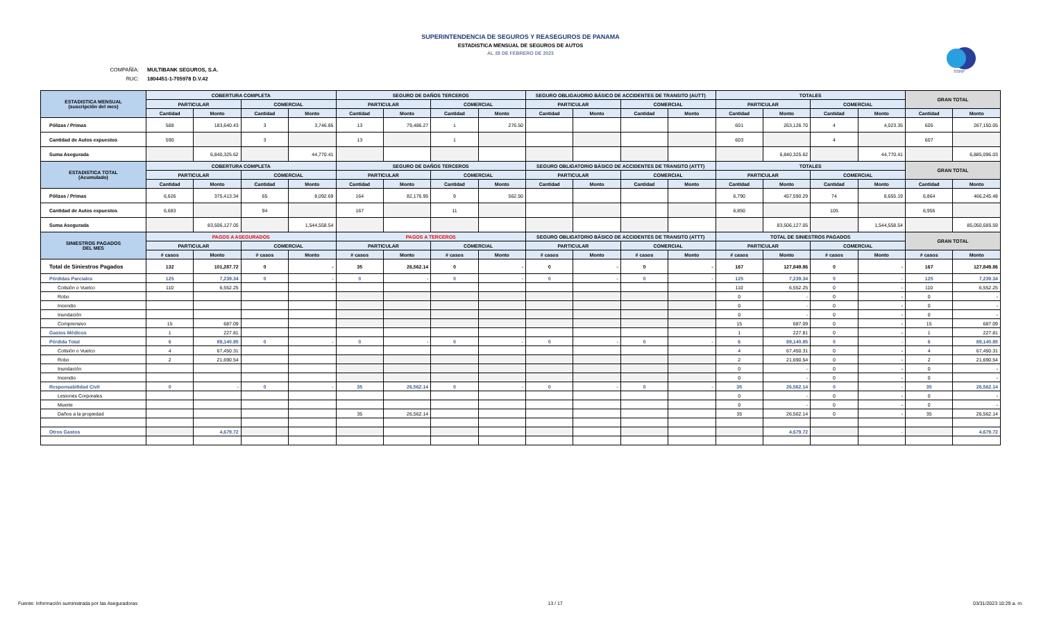SUPERINTENDENCIA DE SEGUROS Y REASEGUROS DE PANAMA
ESTADISTICA MENSUAL DE SEGUROS DE AUTOS
AL 28 DE FEBRERO DE 2023
SSRP
COMPAÑÍA: MULTIBANK SEGUROS, S.A.
RUC: 1804451-1-705978 D.V.42
| ESTADISTICA MENSUAL (suscripción del mes) | COBERTURA COMPLETA | | | | SEGURO DE DAÑOS TERCEROS | | | | SEGURO OBLIGAUORIO BÁSICO DE ACCIDENTES DE TRANSITO (AUTT) | | | | TOTALES | | | | GRAN TOTAL | |
| --- | --- | --- | --- | --- | --- | --- | --- | --- | --- | --- | --- | --- | --- | --- | --- | --- | --- | --- |
| | PARTICULAR | | COMERCIAL | | PARTICULAR | | COMERCIAL | | PARTICULAR | | COMERCIAL | | PARTICULAR | | COMERCIAL | | | |
| | Cantidad | Monto | Cantidad | Monto | Cantidad | Monto | Cantidad | Monto | Cantidad | Monto | Cantidad | Monto | Cantidad | Monto | Cantidad | Monto | Cantidad | Monto |
| Pólizas / Primas | 588 | 183,640.43 | 3 | 3,746.85 | 13 | 79,486.27 | 1 | 276.50 | | | | | 601 | 263,126.70 | 4 | 4,023.35 | 605 | 267,150.05 |
| Cantidad de Autos expuestos | 590 | | 3 | | 13 | | 1 | | | | | | 603 | | 4 | | 607 | |
| Suma Asegurada | | 6,840,325.62 | | 44,770.41 | | | | | | | | | | 6,840,325.62 | | 44,770.41 | | 6,885,096.03 |
| ESTADISTICA TOTAL (Acumulado) | COBERTURA COMPLETA | | | | SEGURO DE DAÑOS TERCEROS | | | | SEGURO OBLIGATORIO BÁSICO DE ACCIDENTES DE TRANSITO (ATTT) | | | | TOTALES | | | | GRAN TOTAL | |
| | PARTICULAR | | COMERCIAL | | PARTICULAR | | COMERCIAL | | PARTICULAR | | COMERCIAL | | PARTICULAR | | COMERCIAL | | | |
| | Cantidad | Monto | Cantidad | Monto | Cantidad | Monto | Cantidad | Monto | Cantidad | Monto | Cantidad | Monto | Cantidad | Monto | Cantidad | Monto | Cantidad | Monto |
| Pólizas / Primas | 6,626 | 375,413.34 | 65 | 8,092.69 | 164 | 82,176.95 | 9 | 562.50 | | | | | 6,790 | 457,590.29 | 74 | 8,655.19 | 6,864 | 466,245.48 |
| Cantidad de Autos expuestos | 6,683 | | 94 | | 167 | | 11 | | | | | | 6,850 | | 105 | | 6,955 | |
| Suma Asegurada | | 83,506,127.05 | | 1,544,558.54 | | | | | | | | | | 83,506,127.05 | | 1,544,558.54 | | 85,050,685.59 |
| SINIESTROS PAGADOS DEL MES | PAGOS A ASEGURADOS | | | | PAGOS A TERCEROS | | | | SEGURO OBLIGATORIO BÁSICO DE ACCIDENTES DE TRANSITO (ATTT) | | | | TOTAL DE SINIESTROS PAGADOS | | | | GRAN TOTAL | |
| | PARTICULAR | | COMERCIAL | | PARTICULAR | | COMERCIAL | | PARTICULAR | | COMERCIAL | | PARTICULAR | | COMERCIAL | | | |
| | # casos | Monto | # casos | Monto | # casos | Monto | # casos | Monto | # casos | Monto | # casos | Monto | # casos | Monto | # casos | Monto | # casos | Monto |
| Total de Siniestros Pagados | 132 | 101,287.72 | 0 | - | 35 | 26,562.14 | 0 | - | 0 | - | 0 | - | 167 | 127,849.86 | 0 | - | 167 | 127,849.86 |
| Pérdidas Parciales | 125 | 7,239.34 | 0 | - | 0 | - | 0 | - | 0 | - | 0 | - | 125 | 7,239.34 | 0 | - | 125 | 7,239.34 |
| Colisión o Vuelco | 110 | 6,552.25 | | | | | | | | | | | 110 | 6,552.25 | 0 | - | 110 | 6,552.25 |
| Robo | | | | | | | | | | | | | 0 | - | 0 | - | 0 | - |
| Incendio | | | | | | | | | | | | | 0 | - | 0 | - | 0 | - |
| Inundación | | | | | | | | | | | | | 0 | - | 0 | - | 0 | - |
| Comprensivo | 15 | 687.09 | | | | | | | | | | | 15 | 687.09 | 0 | - | 15 | 687.09 |
| Gastos Médicos | 1 | 227.81 | | | | | | | | | | | 1 | 227.81 | 0 | - | 1 | 227.81 |
| Pérdida Total | 6 | 89,140.85 | 0 | - | 0 | - | 0 | - | 0 | - | 0 | - | 6 | 89,140.85 | 0 | - | 6 | 89,140.85 |
| Colisión o Vuelco | 4 | 67,450.31 | | | | | | | | | | | 4 | 67,450.31 | 0 | - | 4 | 67,450.31 |
| Robo | 2 | 21,690.54 | | | | | | | | | | | 2 | 21,690.54 | 0 | - | 2 | 21,690.54 |
| Inundación | | | | | | | | | | | | | 0 | - | 0 | - | 0 | - |
| Incendio | | | | | | | | | | | | | 0 | - | 0 | - | 0 | - |
| Responsabilidad Civil | 0 | - | 0 | - | 35 | 26,562.14 | 0 | - | 0 | - | 0 | - | 35 | 26,562.14 | 0 | - | 35 | 26,562.14 |
| Lesiones Corporales | | | | | | | | | | | | | 0 | - | 0 | - | 0 | - |
| Muerte | | | | | | | | | | | | | 0 | - | 0 | - | 0 | - |
| Daños a la propiedad | | | | | 35 | 26,562.14 | | | | | | | 35 | 26,562.14 | 0 | - | 35 | 26,562.14 |
| Otros Gastos | | 4,679.72 | | | | | | | | | | | | 4,679.72 | | - | | 4,679.72 |
Fuente: Información suministrada por las Aseguradoras 13 / 17 03/31/2023 10:29 a. m.